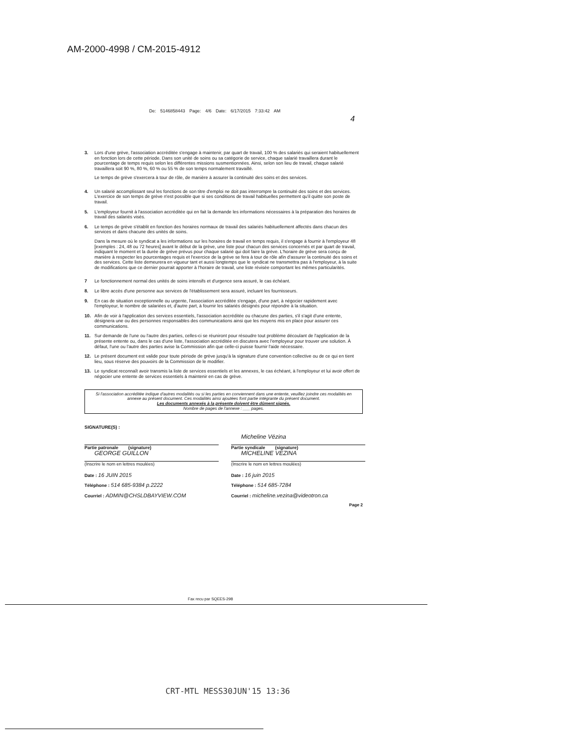AM-2000-4998 / CM-2015-4912
De: 5146858443 Page: 4/6 Date: 6/17/2015 7:33:42 AM
4
3. Lors d'une grève, l'association accréditée s'engage à maintenir, par quart de travail, 100 % des salariés qui seraient habituellement en fonction lors de cette période. Dans son unité de soins ou sa catégorie de service, chaque salarié travaillera durant le pourcentage de temps requis selon les différentes missions susmentionnées. Ainsi, selon son lieu de travail, chaque salarié travaillera soit 90 %, 80 %, 60 % ou 55 % de son temps normalement travaillé.
Le temps de grève s'exercera à tour de rôle, de manière à assurer la continuité des soins et des services.
4. Un salarié accomplissant seul les fonctions de son titre d'emploi ne doit pas interrompre la continuité des soins et des services. L'exercice de son temps de grève n'est possible que si ses conditions de travail habituelles permettent qu'il quitte son poste de travail.
5. L'employeur fournit à l'association accréditée qui en fait la demande les informations nécessaires à la préparation des horaires de travail des salariés visés.
6. Le temps de grève s'établit en fonction des horaires normaux de travail des salariés habituellement affectés dans chacun des services et dans chacune des unités de soins.
Dans la mesure où le syndicat a les informations sur les horaires de travail en temps requis, il s'engage à fournir à l'employeur 48 [exemples : 24, 48 ou 72 heures] avant le début de la grève, une liste pour chacun des services concernés et par quart de travail, indiquant le moment et la durée de grève prévus pour chaque salarié qui doit faire la grève. L'horaire de grève sera conçu de manière à respecter les pourcentages requis et l'exercice de la grève se fera à tour de rôle afin d'assurer la continuité des soins et des services. Cette liste demeurera en vigueur tant et aussi longtemps que le syndicat ne transmettra pas à l'employeur, à la suite de modifications que ce dernier pourrait apporter à l'horaire de travail, une liste révisée comportant les mêmes particularités.
7 Le fonctionnement normal des unités de soins intensifs et d'urgence sera assuré, le cas échéant.
8. Le libre accès d'une personne aux services de l'établissement sera assuré, incluant les fournisseurs.
9. En cas de situation exceptionnelle ou urgente, l'association accréditée s'engage, d'une part, à négocier rapidement avec l'employeur, le nombre de salariées et, d'autre part, à fournir les salariés désignés pour répondre à la situation.
10. Afin de voir à l'application des services essentiels, l'association accréditée ou chacune des parties, s'il s'agit d'une entente, désignera une ou des personnes responsables des communications ainsi que les moyens mis en place pour assurer ces communications.
11. Sur demande de l'une ou l'autre des parties, celles-ci se réuniront pour résoudre tout problème découlant de l'application de la présente entente ou, dans le cas d'une liste, l'association accréditée en discutera avec l'employeur pour trouver une solution. À défaut, l'une ou l'autre des parties avise la Commission afin que celle-ci puisse fournir l'aide nécessaire.
12. Le présent document est valide pour toute période de grève jusqu'à la signature d'une convention collective ou de ce qui en tient lieu, sous réserve des pouvoirs de la Commission de le modifier.
13. Le syndicat reconnaît avoir transmis la liste de services essentiels et les annexes, le cas échéant, à l'employeur et lui avoir offert de négocier une entente de services essentiels à maintenir en cas de grève.
Si l'association accréditée indique d'autres modalités ou si les parties en conviennent dans une entente, veuillez joindre ces modalités en annexe au présent document. Ces modalités ainsi ajoutées font partie intégrante du présent document.
Les documents annexés à la présente doivent être dûment signés.
Nombre de pages de l'annexe : ___ pages.
SIGNATURE(S) :
Partie patronale (signature)
GEORGE GUILLON
(Inscrire le nom en lettres moulées)
Date : 16 JUIN 2015
Téléphone : 514 685-9384 p.2222
Courriel : ADMIN@CHSLDBAYVIEW.COM
Micheline Vézina
Partie syndicale (signature)
MICHELINE VEZINA
(Inscrire le nom en lettres moulées)
Date : 16 juin 2015
Téléphone : 514 685-7284
Courriel : micheline.vezina@videotron.ca
Page 2
Fax recu par SQEES-298
CRT-MTL MESS30JUN'15 13:36